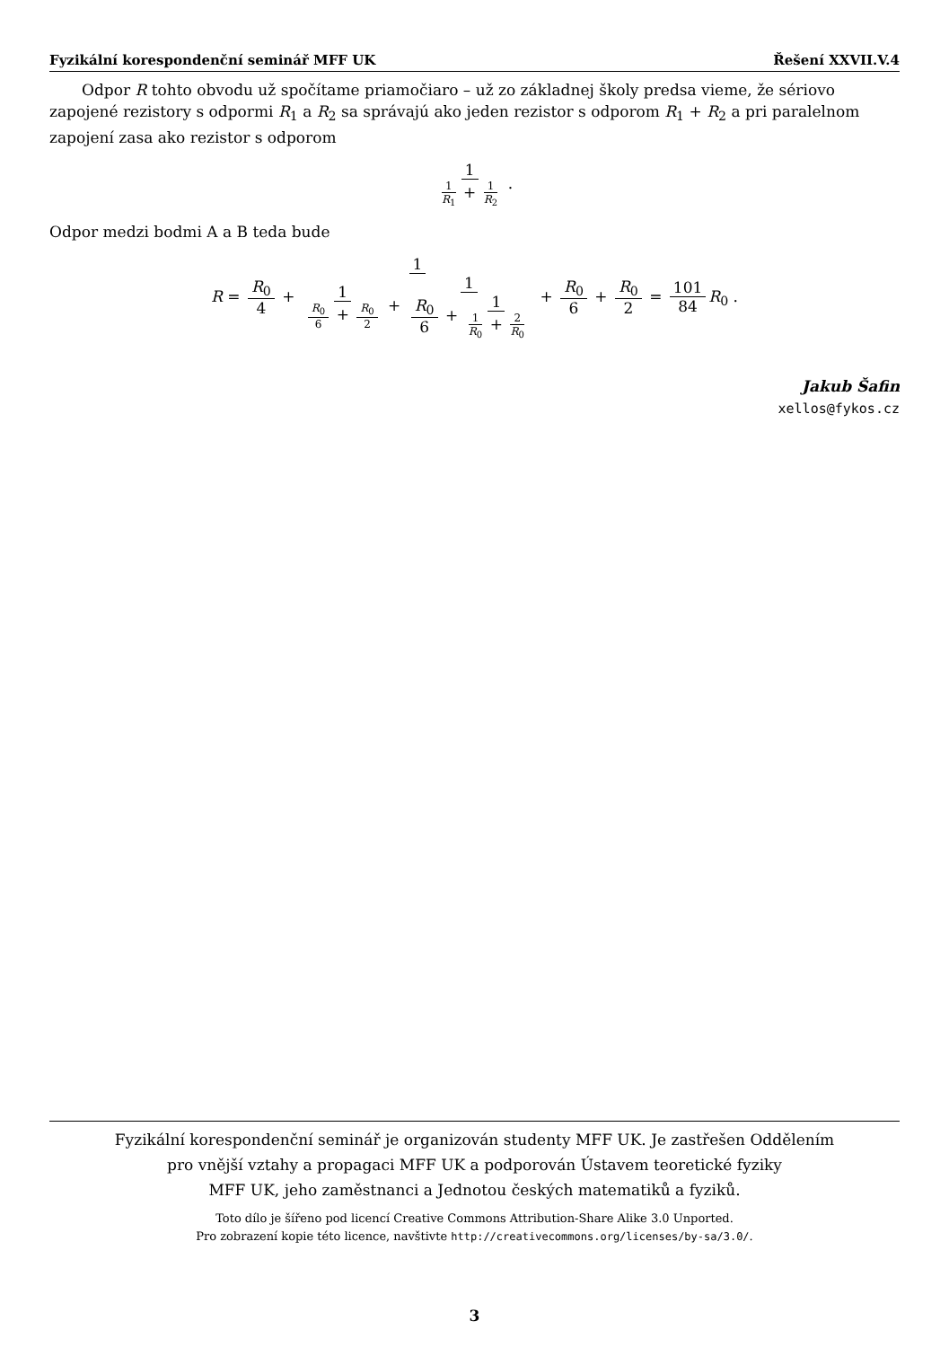Fyzikální korespondenční seminář MFF UK Řešení XXVII.V.4
Odpor R tohto obvodu už spočítame priamočiaro – už zo základnej školy predsa vieme, že sériovo zapojené rezistory s odpormi R<sub>1</sub> a R<sub>2</sub> sa správajú ako jeden rezistor s odporom R<sub>1</sub> + R<sub>2</sub> a pri paralelnom zapojení zasa ako rezistor s odporom
1 1 R<sub>1</sub> + 1 R<sub>2</sub> .
Odpor medzi bodmi A a B teda bude
R = R<sub>0</sub> 4 + 1 1 R<sub>0</sub> 6 + R<sub>0</sub> 2 + 1 R<sub>0</sub> 6 + 1 1 R<sub>0</sub> + 2 R<sub>0</sub> + R<sub>0</sub> 6 + R<sub>0</sub> 2 = 101 84 R<sub>0</sub> .
Jakub Šafin
xellos@fykos.cz
Fyzikální korespondenční seminář je organizován studenty MFF UK. Je zastřešen Oddělením
pro vnější vztahy a propagaci MFF UK a podporován Ústavem teoretické fyziky
MFF UK, jeho zaměstnanci a Jednotou českých matematiků a fyziků.
Toto dílo je šířeno pod licencí Creative Commons Attribution-Share Alike 3.0 Unported.
Pro zobrazení kopie této licence, navštivte http://creativecommons.org/licenses/by-sa/3.0/.
3